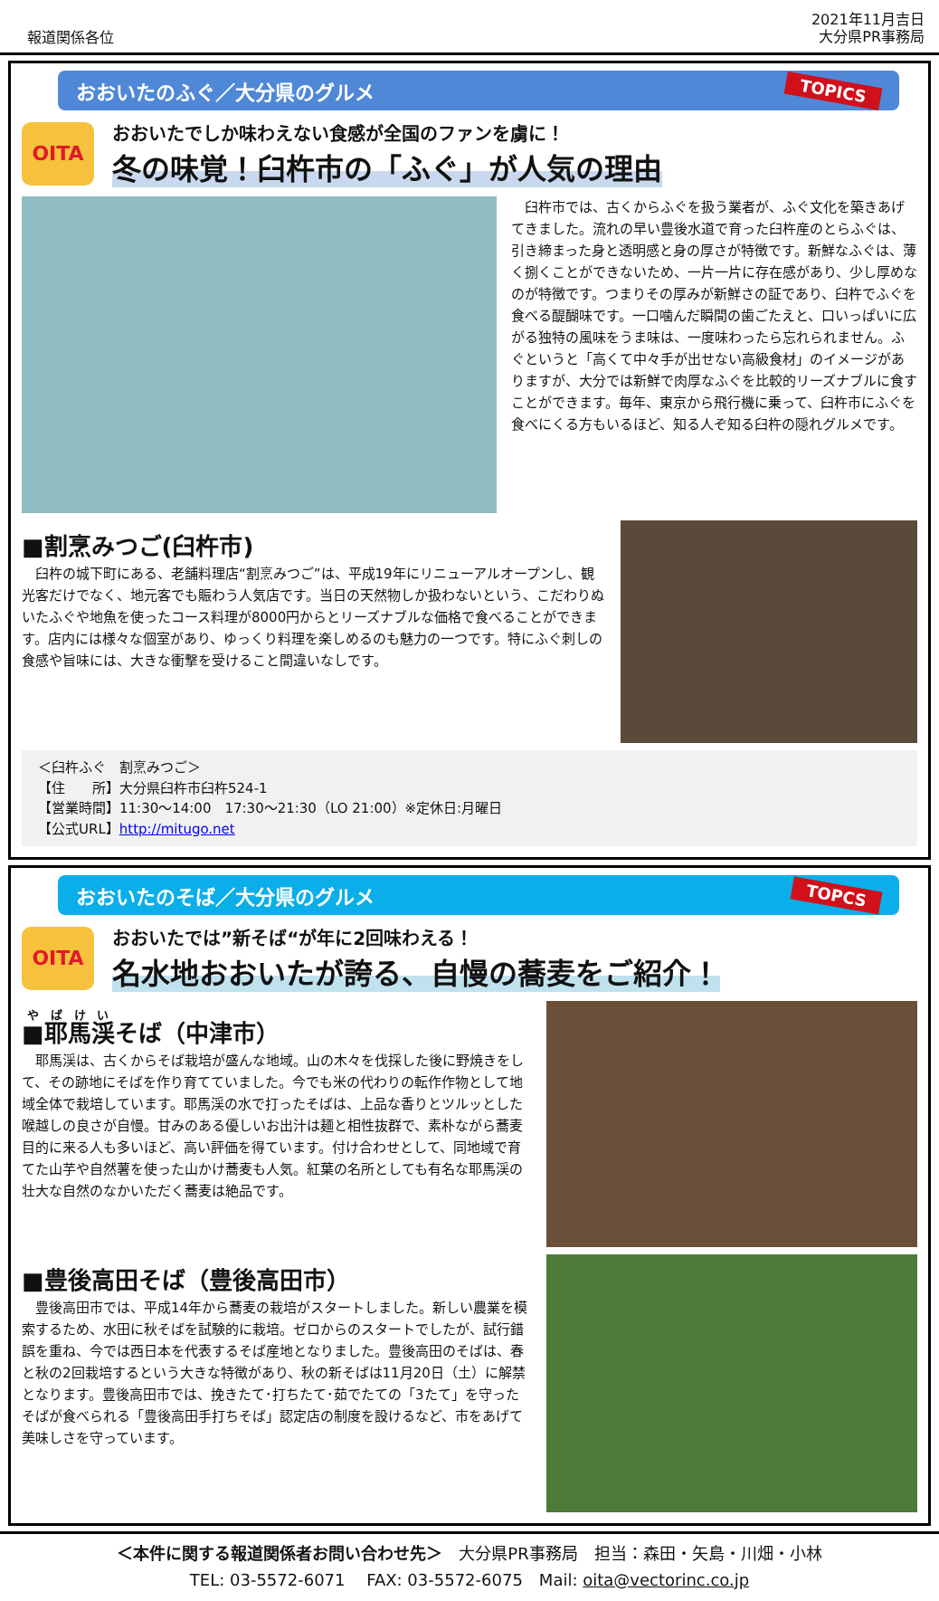報道関係各位
2021年11月吉日
大分県PR事務局
おおいたのふぐ／大分県のグルメ TOPICS
OITA
おおいたでしか味わえない食感が全国のファンを虜に！
冬の味覚！臼杵市の「ふぐ」が人気の理由
　臼杵市では、古くからふぐを扱う業者が、ふぐ文化を築きあげてきました。流れの早い豊後水道で育った臼杵産のとらふぐは、引き締まった身と透明感と身の厚さが特徴です。新鮮なふぐは、薄く捌くことができないため、一片一片に存在感があり、少し厚めなのが特徴です。つまりその厚みが新鮮さの証であり、臼杵でふぐを食べる醍醐味です。一口噛んだ瞬間の歯ごたえと、口いっぱいに広がる独特の風味をうま味は、一度味わったら忘れられません。ふぐというと「高くて中々手が出せない高級食材」のイメージがありますが、大分では新鮮で肉厚なふぐを比較的リーズナブルに食すことができます。毎年、東京から飛行機に乗って、臼杵市にふぐを食べにくる方もいるほど、知る人ぞ知る臼杵の隠れグルメです。
■割烹みつご(臼杵市)
　臼杵の城下町にある、老舗料理店“割烹みつご”は、平成19年にリニューアルオープンし、観光客だけでなく、地元客でも賑わう人気店です。当日の天然物しか扱わないという、こだわりぬいたふぐや地魚を使ったコース料理が8000円からとリーズナブルな価格で食べることができます。店内には様々な個室があり、ゆっくり料理を楽しめるのも魅力の一つです。特にふぐ刺しの食感や旨味には、大きな衝撃を受けること間違いなしです。
＜臼杵ふぐ　割烹みつご＞
【住　　所】大分県臼杵市臼杵524-1
【営業時間】11:30～14:00　17:30～21:30（LO 21:00）※定休日:月曜日
【公式URL】http://mitugo.net
おおいたのそば／大分県のグルメ TOPCS
OITA
おおいたでは”新そば“が年に2回味わえる！
名水地おおいたが誇る、自慢の蕎麦をご紹介！
■耶馬渓そば（中津市）
　耶馬渓は、古くからそば栽培が盛んな地域。山の木々を伐採した後に野焼きをして、その跡地にそばを作り育てていました。今でも米の代わりの転作作物として地域全体で栽培しています。耶馬渓の水で打ったそばは、上品な香りとツルッとした喉越しの良さが自慢。甘みのある優しいお出汁は麺と相性抜群で、素朴ながら蕎麦目的に来る人も多いほど、高い評価を得ています。付け合わせとして、同地域で育てた山芋や自然薯を使った山かけ蕎麦も人気。紅葉の名所としても有名な耶馬渓の壮大な自然のなかいただく蕎麦は絶品です。
■豊後高田そば（豊後高田市）
　豊後高田市では、平成14年から蕎麦の栽培がスタートしました。新しい農業を模索するため、水田に秋そばを試験的に栽培。ゼロからのスタートでしたが、試行錯誤を重ね、今では西日本を代表するそば産地となりました。豊後高田のそばは、春と秋の2回栽培するという大きな特徴があり、秋の新そばは11月20日（土）に解禁となります。豊後高田市では、挽きたて･打ちたて･茹でたての「3たて」を守ったそばが食べられる「豊後高田手打ちそば」認定店の制度を設けるなど、市をあげて美味しさを守っています。
＜本件に関する報道関係者お問い合わせ先＞　大分県PR事務局　担当：森田・矢島・川畑・小林
TEL: 03-5572-6071　 FAX: 03-5572-6075　Mail: oita@vectorinc.co.jp